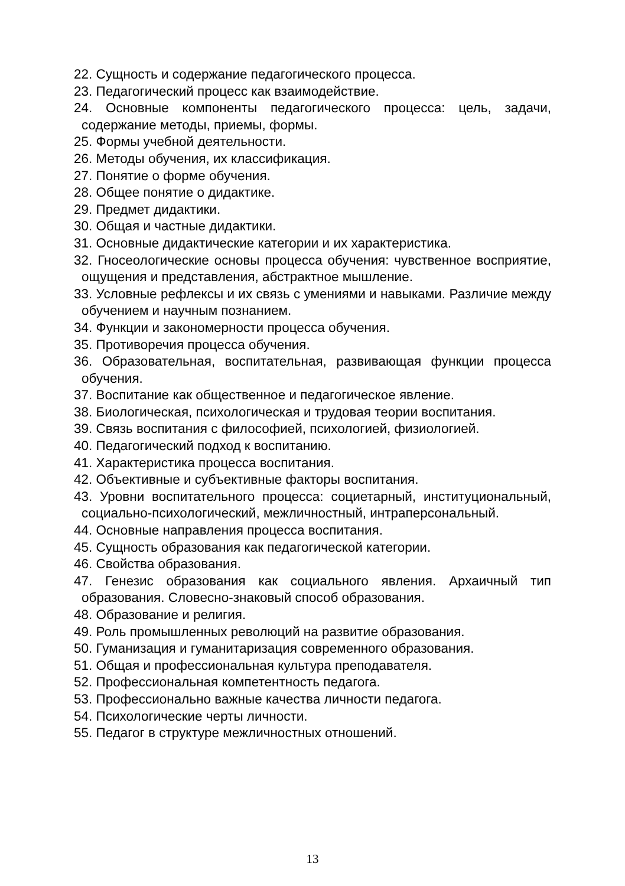22. Сущность и содержание педагогического процесса.
23. Педагогический процесс как взаимодействие.
24. Основные компоненты педагогического процесса: цель, задачи, содержание методы, приемы, формы.
25. Формы учебной деятельности.
26. Методы обучения, их классификация.
27. Понятие о форме обучения.
28. Общее понятие о дидактике.
29. Предмет дидактики.
30. Общая и частные дидактики.
31. Основные дидактические категории и их характеристика.
32. Гносеологические основы процесса обучения: чувственное восприятие, ощущения и представления, абстрактное мышление.
33. Условные рефлексы и их связь с умениями и навыками. Различие между обучением и научным познанием.
34. Функции и закономерности процесса обучения.
35. Противоречия процесса обучения.
36. Образовательная, воспитательная, развивающая функции процесса обучения.
37. Воспитание как общественное и педагогическое явление.
38. Биологическая, психологическая и трудовая теории воспитания.
39. Связь воспитания с философией, психологией, физиологией.
40. Педагогический подход к воспитанию.
41. Характеристика процесса воспитания.
42. Объективные и субъективные факторы воспитания.
43. Уровни воспитательного процесса: социетарный, институциональный, социально-психологический, межличностный, интраперсональный.
44. Основные направления процесса воспитания.
45. Сущность образования как педагогической категории.
46. Свойства образования.
47. Генезис образования как социального явления. Архаичный тип образования. Словесно-знаковый способ образования.
48. Образование и религия.
49. Роль промышленных революций на развитие образования.
50. Гуманизация и гуманитаризация современного образования.
51. Общая и профессиональная культура преподавателя.
52. Профессиональная компетентность педагога.
53. Профессионально важные качества личности педагога.
54. Психологические черты личности.
55. Педагог в структуре межличностных отношений.
13